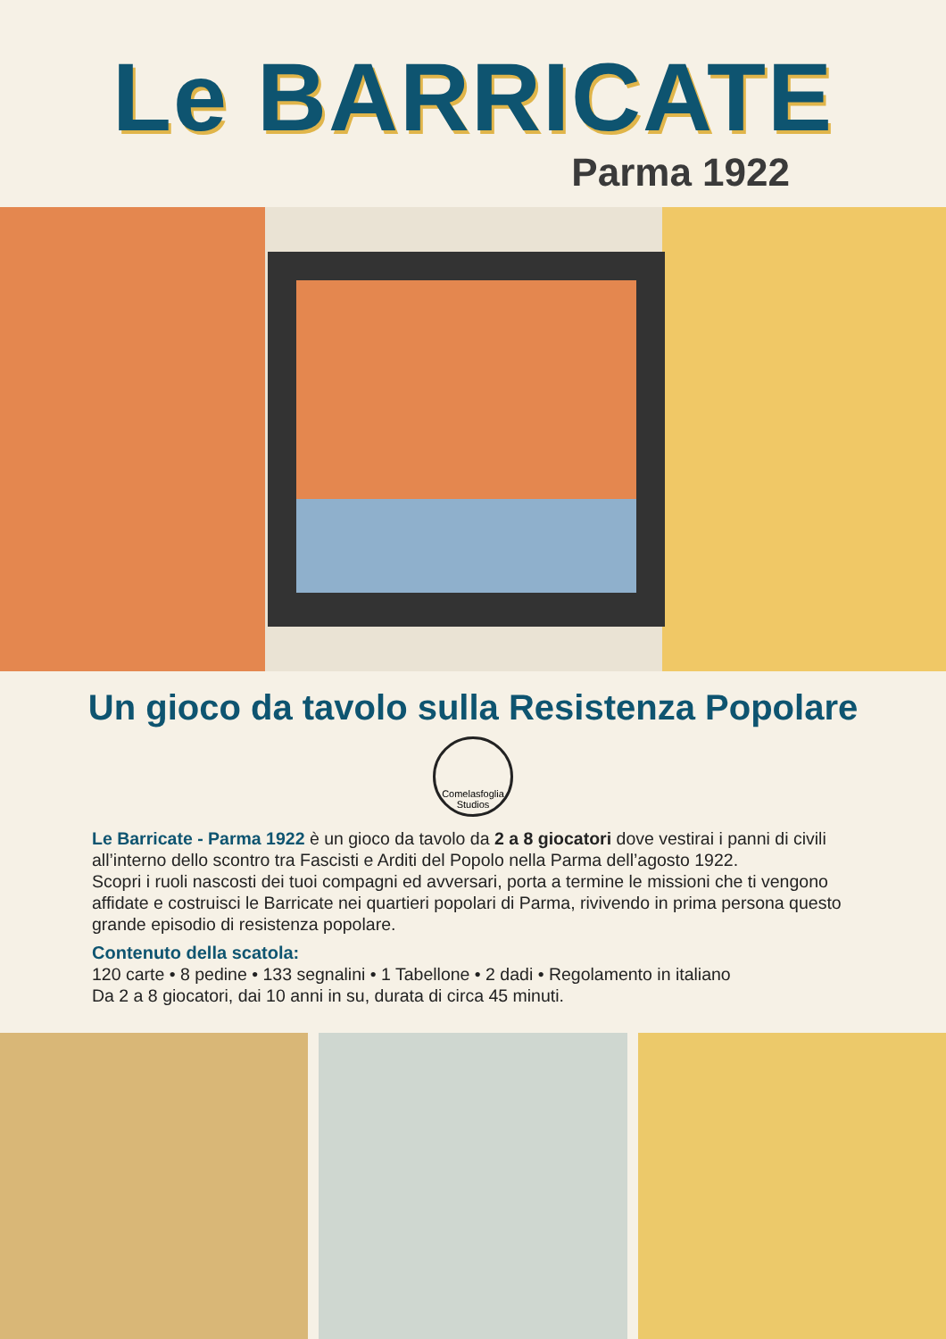Le BARRICATE
Parma 1922
Un gioco da tavolo sulla Resistenza Popolare
Comelasfoglia Studios
Le Barricate - Parma 1922 è un gioco da tavolo da 2 a 8 giocatori dove vestirai i panni di civili all’interno dello scontro tra Fascisti e Arditi del Popolo nella Parma dell’agosto 1922.
Scopri i ruoli nascosti dei tuoi compagni ed avversari, porta a termine le missioni che ti vengono affidate e costruisci le Barricate nei quartieri popolari di Parma, rivivendo in prima persona questo grande episodio di resistenza popolare.
Contenuto della scatola:
120 carte • 8 pedine • 133 segnalini • 1 Tabellone • 2 dadi • Regolamento in italiano
Da 2 a 8 giocatori, dai 10 anni in su, durata di circa 45 minuti.